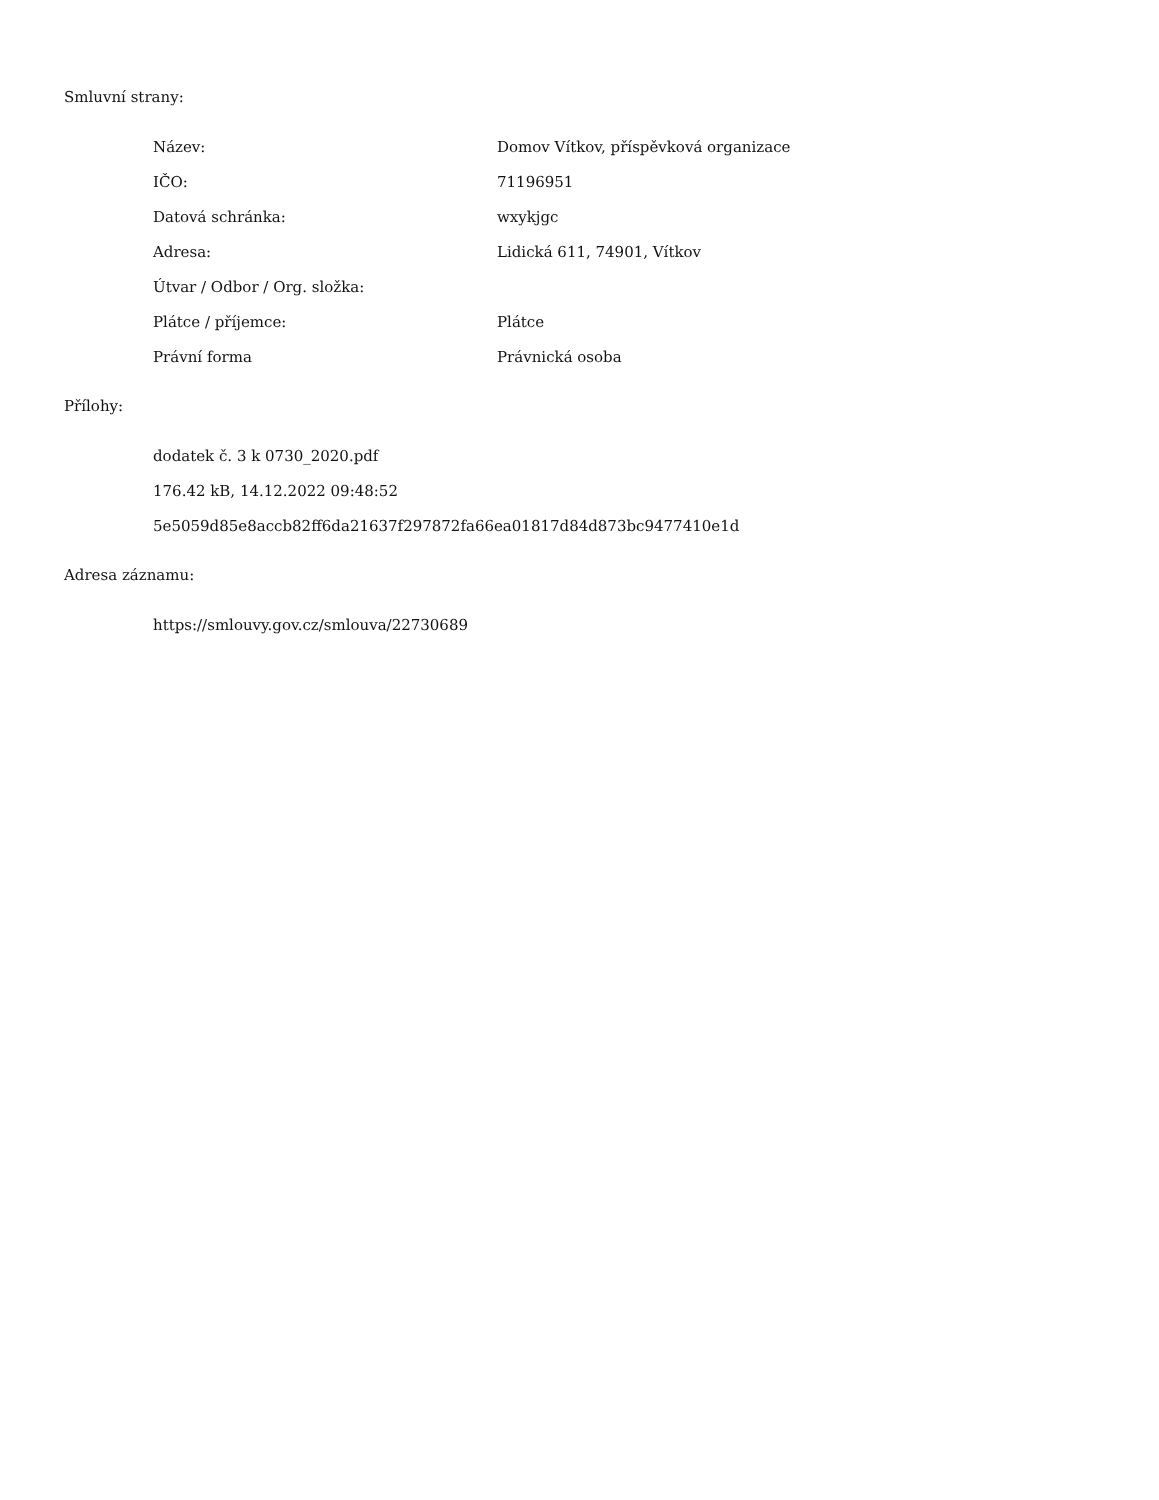Smluvní strany:
| Název: | Domov Vítkov, příspěvková organizace |
| IČO: | 71196951 |
| Datová schránka: | wxykjgc |
| Adresa: | Lidická 611, 74901, Vítkov |
| Útvar / Odbor / Org. složka: | |
| Plátce / příjemce: | Plátce |
| Právní forma | Právnická osoba |
Přílohy:
dodatek č. 3 k 0730_2020.pdf
176.42 kB, 14.12.2022 09:48:52
5e5059d85e8accb82ff6da21637f297872fa66ea01817d84d873bc9477410e1d
Adresa záznamu:
https://smlouvy.gov.cz/smlouva/22730689